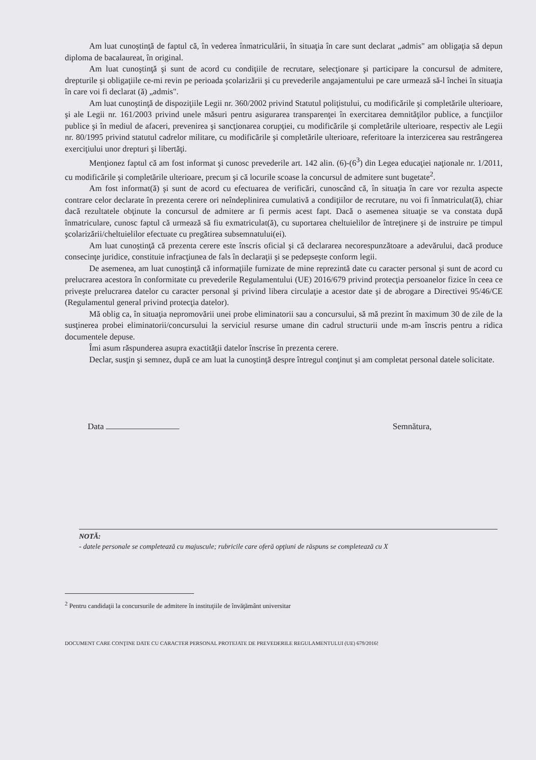Am luat cunoştinţă de faptul că, în vederea înmatriculării, în situaţia în care sunt declarat „admis" am obligaţia să depun diploma de bacalaureat, în original.
Am luat cunoştinţă şi sunt de acord cu condiţiile de recrutare, selecţionare şi participare la concursul de admitere, drepturile şi obligaţiile ce-mi revin pe perioada şcolarizării şi cu prevederile angajamentului pe care urmează să-l închei în situaţia în care voi fi declarat (ă) „admis".
Am luat cunoştinţă de dispoziţiile Legii nr. 360/2002 privind Statutul poliţistului, cu modificările şi completările ulterioare, şi ale Legii nr. 161/2003 privind unele măsuri pentru asigurarea transparenţei în exercitarea demnităţilor publice, a funcţiilor publice şi în mediul de afaceri, prevenirea şi sancţionarea corupţiei, cu modificările şi completările ulterioare, respectiv ale Legii nr. 80/1995 privind statutul cadrelor militare, cu modificările şi completările ulterioare, referitoare la interzicerea sau restrângerea exerciţiului unor drepturi şi libertăţi.
Menţionez faptul că am fost informat şi cunosc prevederile art. 142 alin. (6)-(6<sup>3</sup>) din Legea educaţiei naţionale nr. 1/2011, cu modificările şi completările ulterioare, precum şi că locurile scoase la concursul de admitere sunt bugetate<sup>2</sup>.
Am fost informat(ă) şi sunt de acord cu efectuarea de verificări, cunoscând că, în situaţia în care vor rezulta aspecte contrare celor declarate în prezenta cerere ori neîndeplinirea cumulativă a condiţiilor de recrutare, nu voi fi înmatriculat(ă), chiar dacă rezultatele obţinute la concursul de admitere ar fi permis acest fapt. Dacă o asemenea situaţie se va constata după înmatriculare, cunosc faptul că urmează să fiu exmatriculat(ă), cu suportarea cheltuielilor de întreţinere şi de instruire pe timpul şcolarizării/cheltuielilor efectuate cu pregătirea subsemnatului(ei).
Am luat cunoştinţă că prezenta cerere este înscris oficial şi că declararea necorespunzătoare a adevărului, dacă produce consecinţe juridice, constituie infracţiunea de fals în declaraţii şi se pedepseşte conform legii.
De asemenea, am luat cunoştinţă că informaţiile furnizate de mine reprezintă date cu caracter personal şi sunt de acord cu prelucrarea acestora în conformitate cu prevederile Regulamentului (UE) 2016/679 privind protecţia persoanelor fizice în ceea ce priveşte prelucrarea datelor cu caracter personal şi privind libera circulaţie a acestor date şi de abrogare a Directivei 95/46/CE (Regulamentul general privind protecţia datelor).
Mă oblig ca, în situaţia nepromovării unei probe eliminatorii sau a concursului, să mă prezint în maximum 30 de zile de la susţinerea probei eliminatorii/concursului la serviciul resurse umane din cadrul structurii unde m-am înscris pentru a ridica documentele depuse.
Îmi asum răspunderea asupra exactităţii datelor înscrise în prezenta cerere.
Declar, susţin şi semnez, după ce am luat la cunoştinţă despre întregul conţinut şi am completat personal datele solicitate.
Data Semnătura,
NOTĂ:
- datele personale se completează cu majuscule; rubricile care oferă opţiuni de răspuns se completează cu X
<sup>2</sup> Pentru candidaţii la concursurile de admitere în instituţiile de învăţământ universitar
DOCUMENT CARE CONŢINE DATE CU CARACTER PERSONAL PROTEJATE DE PREVEDERILE REGULAMENTULUI (UE) 679/2016!